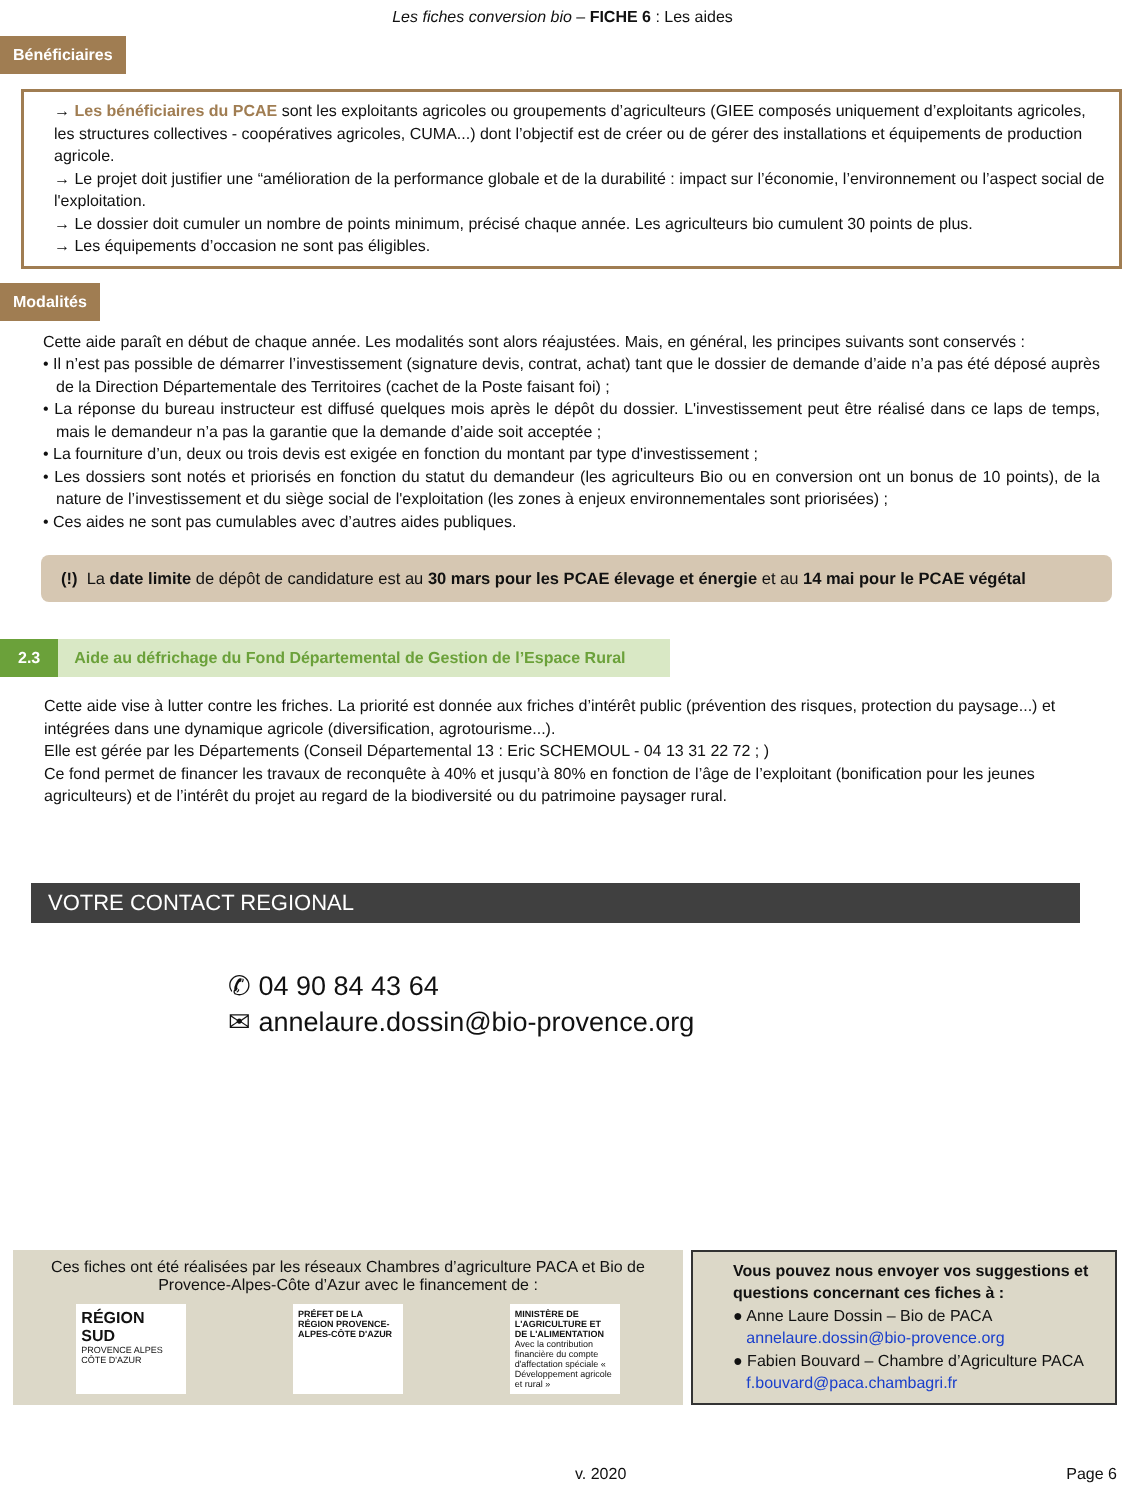Les fiches conversion bio – FICHE 6 : Les aides
Bénéficiaires
→ Les bénéficiaires du PCAE sont les exploitants agricoles ou groupements d’agriculteurs (GIEE composés uniquement d’exploitants agricoles, les structures collectives - coopératives agricoles, CUMA...) dont l’objectif est de créer ou de gérer des installations et équipements de production agricole.
→ Le projet doit justifier une “amélioration de la performance globale et de la durabilité : impact sur l’économie, l’environnement ou l’aspect social de l'exploitation.
→ Le dossier doit cumuler un nombre de points minimum, précisé chaque année. Les agriculteurs bio cumulent 30 points de plus.
→ Les équipements d’occasion ne sont pas éligibles.
Modalités
Cette aide paraît en début de chaque année. Les modalités sont alors réajustées. Mais, en général, les principes suivants sont conservés :
• Il n’est pas possible de démarrer l’investissement (signature devis, contrat, achat) tant que le dossier de demande d’aide n’a pas été déposé auprès de la Direction Départementale des Territoires (cachet de la Poste faisant foi) ;
• La réponse du bureau instructeur est diffusé quelques mois après le dépôt du dossier. L'investissement peut être réalisé dans ce laps de temps, mais le demandeur n’a pas la garantie que la demande d’aide soit acceptée ;
• La fourniture d’un, deux ou trois devis est exigée en fonction du montant par type d'investissement ;
• Les dossiers sont notés et priorisés en fonction du statut du demandeur (les agriculteurs Bio ou en conversion ont un bonus de 10 points), de la nature de l’investissement et du siège social de l'exploitation (les zones à enjeux environnementales sont priorisées) ;
• Ces aides ne sont pas cumulables avec d’autres aides publiques.
(!) La date limite de dépôt de candidature est au 30 mars pour les PCAE élevage et énergie et au 14 mai pour le PCAE végétal
2.3 Aide au défrichage du Fond Départemental de Gestion de l’Espace Rural
Cette aide vise à lutter contre les friches. La priorité est donnée aux friches d’intérêt public (prévention des risques, protection du paysage...) et intégrées dans une dynamique agricole (diversification, agrotourisme...).
Elle est gérée par les Départements (Conseil Départemental 13 : Eric SCHEMOUL - 04 13 31 22 72 ; )
Ce fond permet de financer les travaux de reconquête à 40% et jusqu’à 80% en fonction de l’âge de l’exploitant (bonification pour les jeunes agriculteurs) et de l’intérêt du projet au regard de la biodiversité ou du patrimoine paysager rural.
VOTRE CONTACT REGIONAL
✆ 04 90 84 43 64
✉ annelaure.dossin@bio-provence.org
Ces fiches ont été réalisées par les réseaux Chambres d’agriculture PACA et Bio de Provence-Alpes-Côte d’Azur avec le financement de :
RÉGION SUD
PROVENCE ALPES CÔTE D'AZUR
PRÉFET DE LA RÉGION PROVENCE-ALPES-CÔTE D'AZUR
MINISTÈRE DE L'AGRICULTURE ET DE L'ALIMENTATION
Avec la contribution financière du compte d'affectation spéciale « Développement agricole et rural »
Vous pouvez nous envoyer vos suggestions et questions concernant ces fiches à :
● Anne Laure Dossin – Bio de PACA
annelaure.dossin@bio-provence.org
● Fabien Bouvard – Chambre d’Agriculture PACA
f.bouvard@paca.chambagri.fr
v. 2020 Page 6